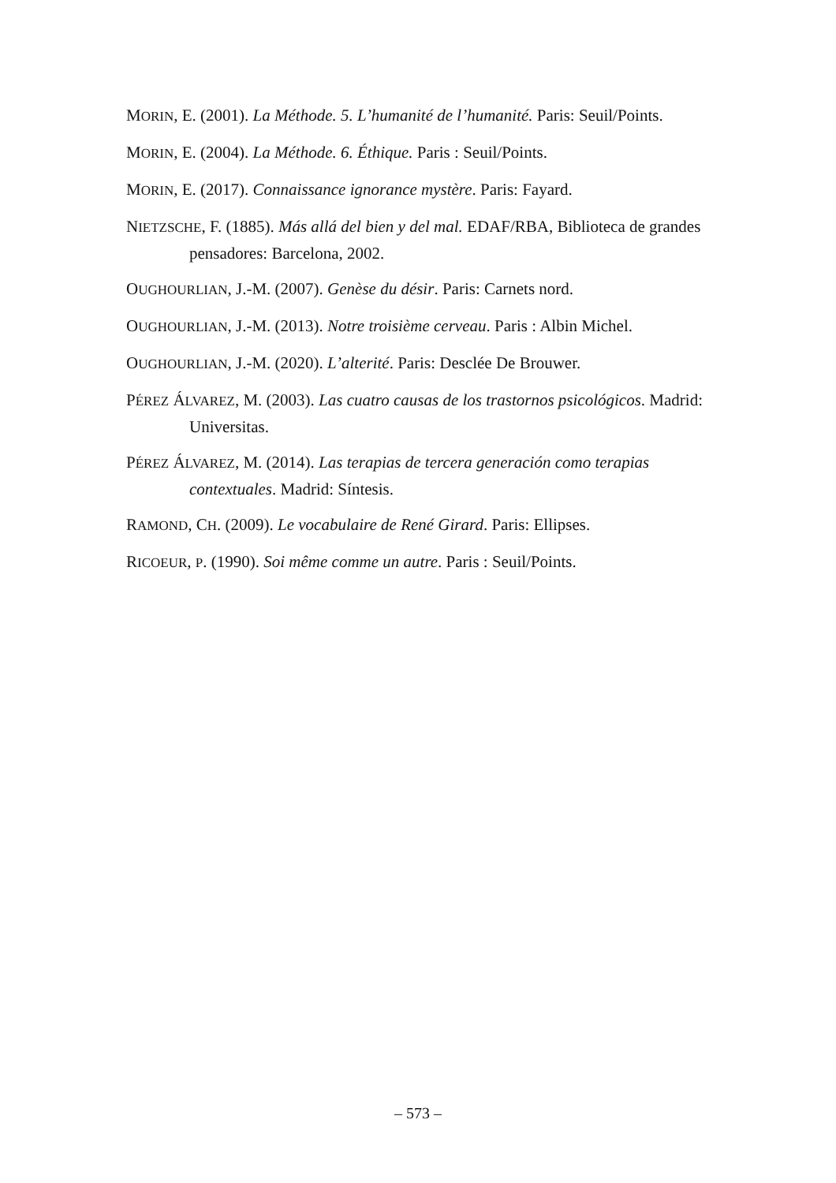MORIN, E. (2001). La Méthode. 5. L’humanité de l’humanité. Paris: Seuil/Points.
MORIN, E. (2004). La Méthode. 6. Éthique. Paris : Seuil/Points.
MORIN, E. (2017). Connaissance ignorance mystère. Paris: Fayard.
NIETZSCHE, F. (1885). Más allá del bien y del mal. EDAF/RBA, Biblioteca de grandes pensadores: Barcelona, 2002.
OUGHOURLIAN, J.-M. (2007). Genèse du désir. Paris: Carnets nord.
OUGHOURLIAN, J.-M. (2013). Notre troisième cerveau. Paris : Albin Michel.
OUGHOURLIAN, J.-M. (2020). L’alterité. Paris: Desclée De Brouwer.
PÉREZ ÁLVAREZ, M. (2003). Las cuatro causas de los trastornos psicológicos. Madrid: Universitas.
PÉREZ ÁLVAREZ, M. (2014). Las terapias de tercera generación como terapias contextuales. Madrid: Síntesis.
RAMOND, CH. (2009). Le vocabulaire de René Girard. Paris: Ellipses.
RICOEUR, P. (1990). Soi même comme un autre. Paris : Seuil/Points.
– 573 –